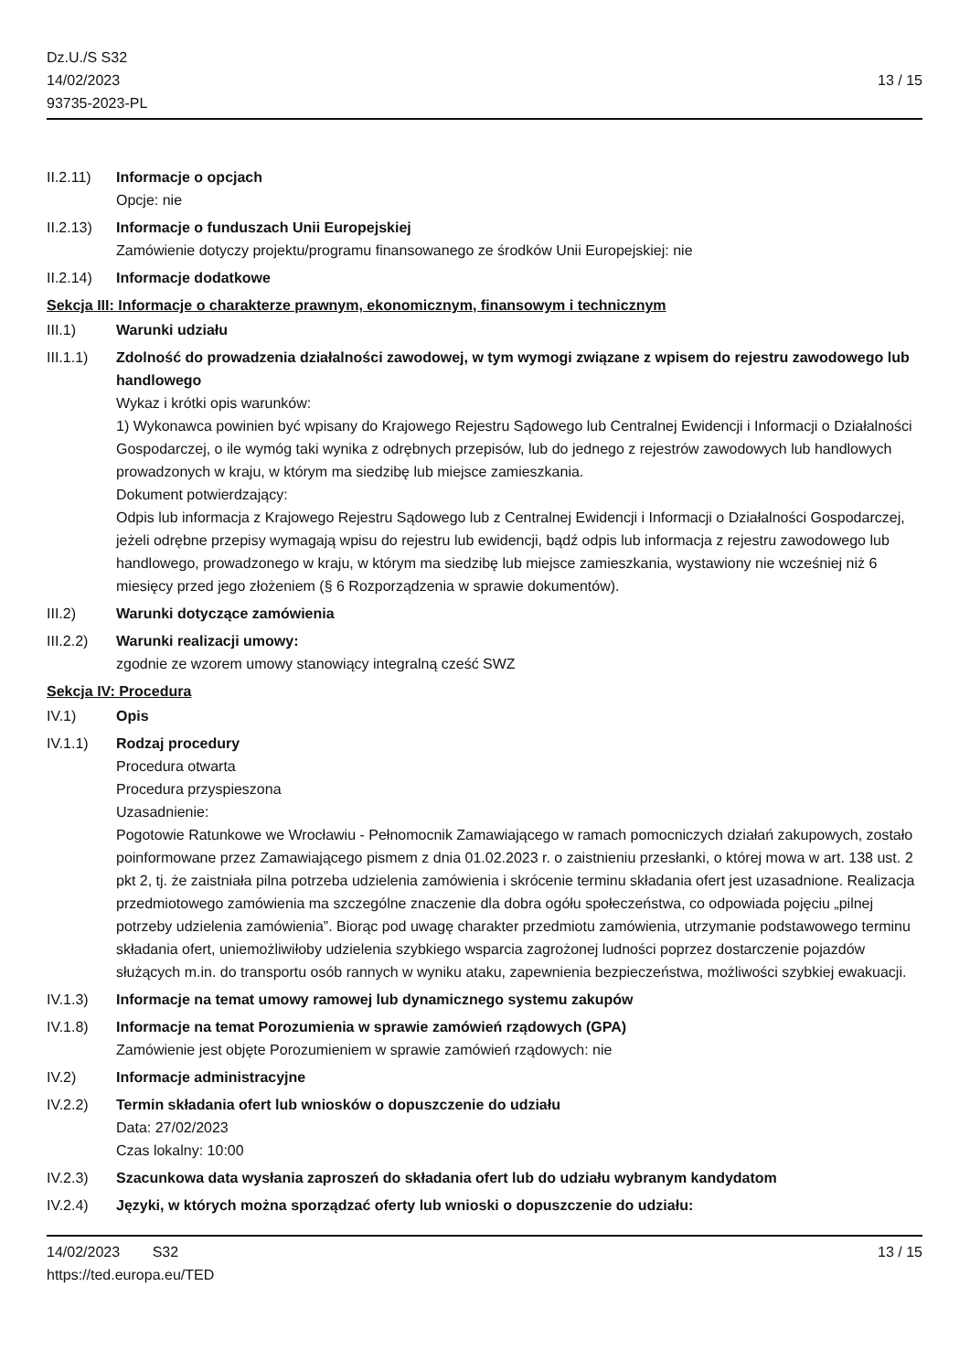Dz.U./S S32
14/02/2023
93735-2023-PL
13 / 15
II.2.11)
Informacje o opcjach
Opcje: nie
II.2.13)
Informacje o funduszach Unii Europejskiej
Zamówienie dotyczy projektu/programu finansowanego ze środków Unii Europejskiej: nie
II.2.14)
Informacje dodatkowe
Sekcja III: Informacje o charakterze prawnym, ekonomicznym, finansowym i technicznym
III.1) Warunki udziału
III.1.1)
Zdolność do prowadzenia działalności zawodowej, w tym wymogi związane z wpisem do rejestru zawodowego lub handlowego
Wykaz i krótki opis warunków:
1) Wykonawca powinien być wpisany do Krajowego Rejestru Sądowego lub Centralnej Ewidencji i Informacji o Działalności Gospodarczej, o ile wymóg taki wynika z odrębnych przepisów, lub do jednego z rejestrów zawodowych lub handlowych prowadzonych w kraju, w którym ma siedzibę lub miejsce zamieszkania.
Dokument potwierdzający:
Odpis lub informacja z Krajowego Rejestru Sądowego lub z Centralnej Ewidencji i Informacji o Działalności Gospodarczej, jeżeli odrębne przepisy wymagają wpisu do rejestru lub ewidencji, bądź odpis lub informacja z rejestru zawodowego lub handlowego, prowadzonego w kraju, w którym ma siedzibę lub miejsce zamieszkania, wystawiony nie wcześniej niż 6 miesięcy przed jego złożeniem (§ 6 Rozporządzenia w sprawie dokumentów).
III.2) Warunki dotyczące zamówienia
III.2.2)
Warunki realizacji umowy:
zgodnie ze wzorem umowy stanowiący integralną cześć SWZ
Sekcja IV: Procedura
IV.1) Opis
IV.1.1) Rodzaj procedury
Procedura otwarta
Procedura przyspieszona
Uzasadnienie:
Pogotowie Ratunkowe we Wrocławiu - Pełnomocnik Zamawiającego w ramach pomocniczych działań zakupowych, zostało poinformowane przez Zamawiającego pismem z dnia 01.02.2023 r. o zaistnieniu przesłanki, o której mowa w art. 138 ust. 2 pkt 2, tj. że zaistniała pilna potrzeba udzielenia zamówienia i skrócenie terminu składania ofert jest uzasadnione. Realizacja przedmiotowego zamówienia ma szczególne znaczenie dla dobra ogółu społeczeństwa, co odpowiada pojęciu „pilnej potrzeby udzielenia zamówienia”. Biorąc pod uwagę charakter przedmiotu zamówienia, utrzymanie podstawowego terminu składania ofert, uniemożliwiłoby udzielenia szybkiego wsparcia zagrożonej ludności poprzez dostarczenie pojazdów służących m.in. do transportu osób rannych w wyniku ataku, zapewnienia bezpieczeństwa, możliwości szybkiej ewakuacji.
IV.1.3) Informacje na temat umowy ramowej lub dynamicznego systemu zakupów
IV.1.8) Informacje na temat Porozumienia w sprawie zamówień rządowych (GPA)
Zamówienie jest objęte Porozumieniem w sprawie zamówień rządowych: nie
IV.2) Informacje administracyjne
IV.2.2) Termin składania ofert lub wniosków o dopuszczenie do udziału
Data: 27/02/2023
Czas lokalny: 10:00
IV.2.3) Szacunkowa data wysłania zaproszeń do składania ofert lub do udziału wybranym kandydatom
IV.2.4) Języki, w których można sporządzać oferty lub wnioski o dopuszczenie do udziału:
14/02/2023 S32
https://ted.europa.eu/TED
13 / 15